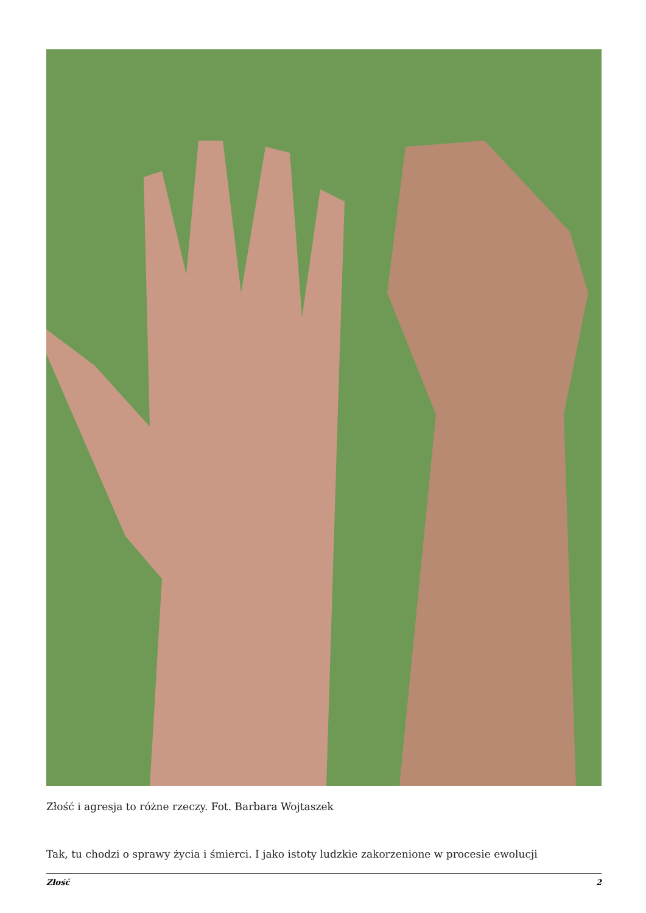Złość i agresja to różne rzeczy. Fot. Barbara Wojtaszek
Tak, tu chodzi o sprawy życia i śmierci. I jako istoty ludzkie zakorzenione w procesie ewolucji
Złość 2